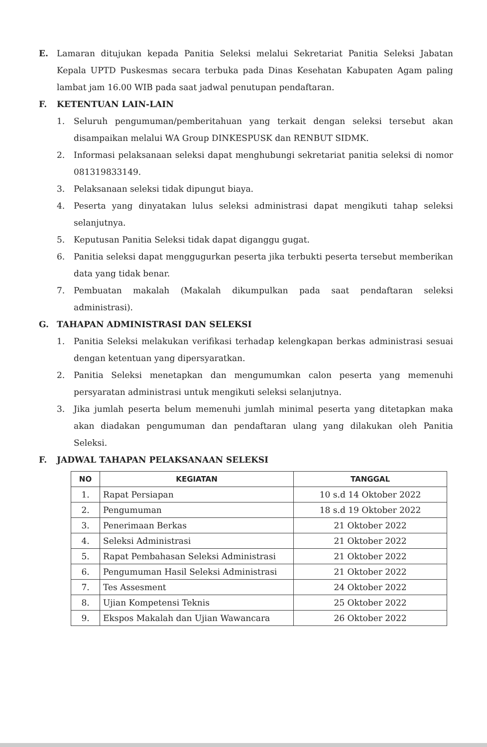E. Lamaran ditujukan kepada Panitia Seleksi melalui Sekretariat Panitia Seleksi Jabatan Kepala UPTD Puskesmas secara terbuka pada Dinas Kesehatan Kabupaten Agam paling lambat jam 16.00 WIB pada saat jadwal penutupan pendaftaran.
F. KETENTUAN LAIN-LAIN
1. Seluruh pengumuman/pemberitahuan yang terkait dengan seleksi tersebut akan disampaikan melalui WA Group DINKESPUSK dan RENBUT SIDMK.
2. Informasi pelaksanaan seleksi dapat menghubungi sekretariat panitia seleksi di nomor 081319833149.
3. Pelaksanaan seleksi tidak dipungut biaya.
4. Peserta yang dinyatakan lulus seleksi administrasi dapat mengikuti tahap seleksi selanjutnya.
5. Keputusan Panitia Seleksi tidak dapat diganggu gugat.
6. Panitia seleksi dapat menggugurkan peserta jika terbukti peserta tersebut memberikan data yang tidak benar.
7. Pembuatan makalah (Makalah dikumpulkan pada saat pendaftaran seleksi administrasi).
G. TAHAPAN ADMINISTRASI DAN SELEKSI
1. Panitia Seleksi melakukan verifikasi terhadap kelengkapan berkas administrasi sesuai dengan ketentuan yang dipersyaratkan.
2. Panitia Seleksi menetapkan dan mengumumkan calon peserta yang memenuhi persyaratan administrasi untuk mengikuti seleksi selanjutnya.
3. Jika jumlah peserta belum memenuhi jumlah minimal peserta yang ditetapkan maka akan diadakan pengumuman dan pendaftaran ulang yang dilakukan oleh Panitia Seleksi.
F. JADWAL TAHAPAN PELAKSANAAN SELEKSI
| NO | KEGIATAN | TANGGAL |
| --- | --- | --- |
| 1. | Rapat Persiapan | 10 s.d 14 Oktober 2022 |
| 2. | Pengumuman | 18 s.d 19 Oktober 2022 |
| 3. | Penerimaan Berkas | 21 Oktober 2022 |
| 4. | Seleksi Administrasi | 21 Oktober 2022 |
| 5. | Rapat Pembahasan Seleksi Administrasi | 21 Oktober 2022 |
| 6. | Pengumuman Hasil Seleksi Administrasi | 21 Oktober 2022 |
| 7. | Tes Assesment | 24 Oktober 2022 |
| 8. | Ujian Kompetensi Teknis | 25 Oktober 2022 |
| 9. | Ekspos Makalah dan Ujian Wawancara | 26 Oktober 2022 |